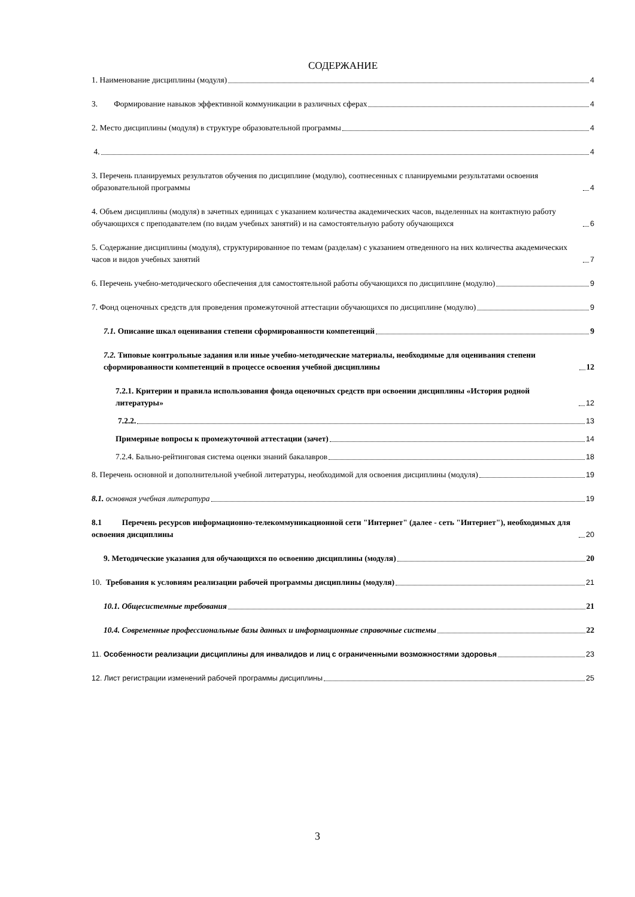СОДЕРЖАНИЕ
1. Наименование дисциплины (модуля) 4
3. Формирование навыков эффективной коммуникации в различных сферах 4
2. Место дисциплины (модуля) в структуре образовательной программы 4
4. 4
3. Перечень планируемых результатов обучения по дисциплине (модулю), соотнесенных с планируемыми результатами освоения образовательной программы 4
4. Объем дисциплины (модуля) в зачетных единицах с указанием количества академических часов, выделенных на контактную работу обучающихся с преподавателем (по видам учебных занятий) и на самостоятельную работу обучающихся 6
5. Содержание дисциплины (модуля), структурированное по темам (разделам) с указанием отведенного на них количества академических часов и видов учебных занятий 7
6. Перечень учебно-методического обеспечения для самостоятельной работы обучающихся по дисциплине (модулю) 9
7. Фонд оценочных средств для проведения промежуточной аттестации обучающихся по дисциплине (модулю) 9
7.1. Описание шкал оценивания степени сформированности компетенций 9
7.2. Типовые контрольные задания или иные учебно-методические материалы, необходимые для оценивания степени сформированности компетенций в процессе освоения учебной дисциплины 12
7.2.1. Критерии и правила использования фонда оценочных средств при освоении дисциплины «История родной литературы» 12
7.2.2. 13
Примерные вопросы к промежуточной аттестации (зачет) 14
7.2.4. Бально-рейтинговая система оценки знаний бакалавров 18
8. Перечень основной и дополнительной учебной литературы, необходимой для освоения дисциплины (модуля) 19
8.1. основная учебная литература 19
8.1 Перечень ресурсов информационно-телекоммуникационной сети "Интернет" (далее - сеть "Интернет"), необходимых для освоения дисциплины 20
9. Методические указания для обучающихся по освоению дисциплины (модуля) 20
10. Требования к условиям реализации рабочей программы дисциплины (модуля) 21
10.1. Общесистемные требования 21
10.4. Современные профессиональные базы данных и информационные справочные системы 22
11. Особенности реализации дисциплины для инвалидов и лиц с ограниченными возможностями здоровья 23
12. Лист регистрации изменений рабочей программы дисциплины 25
3